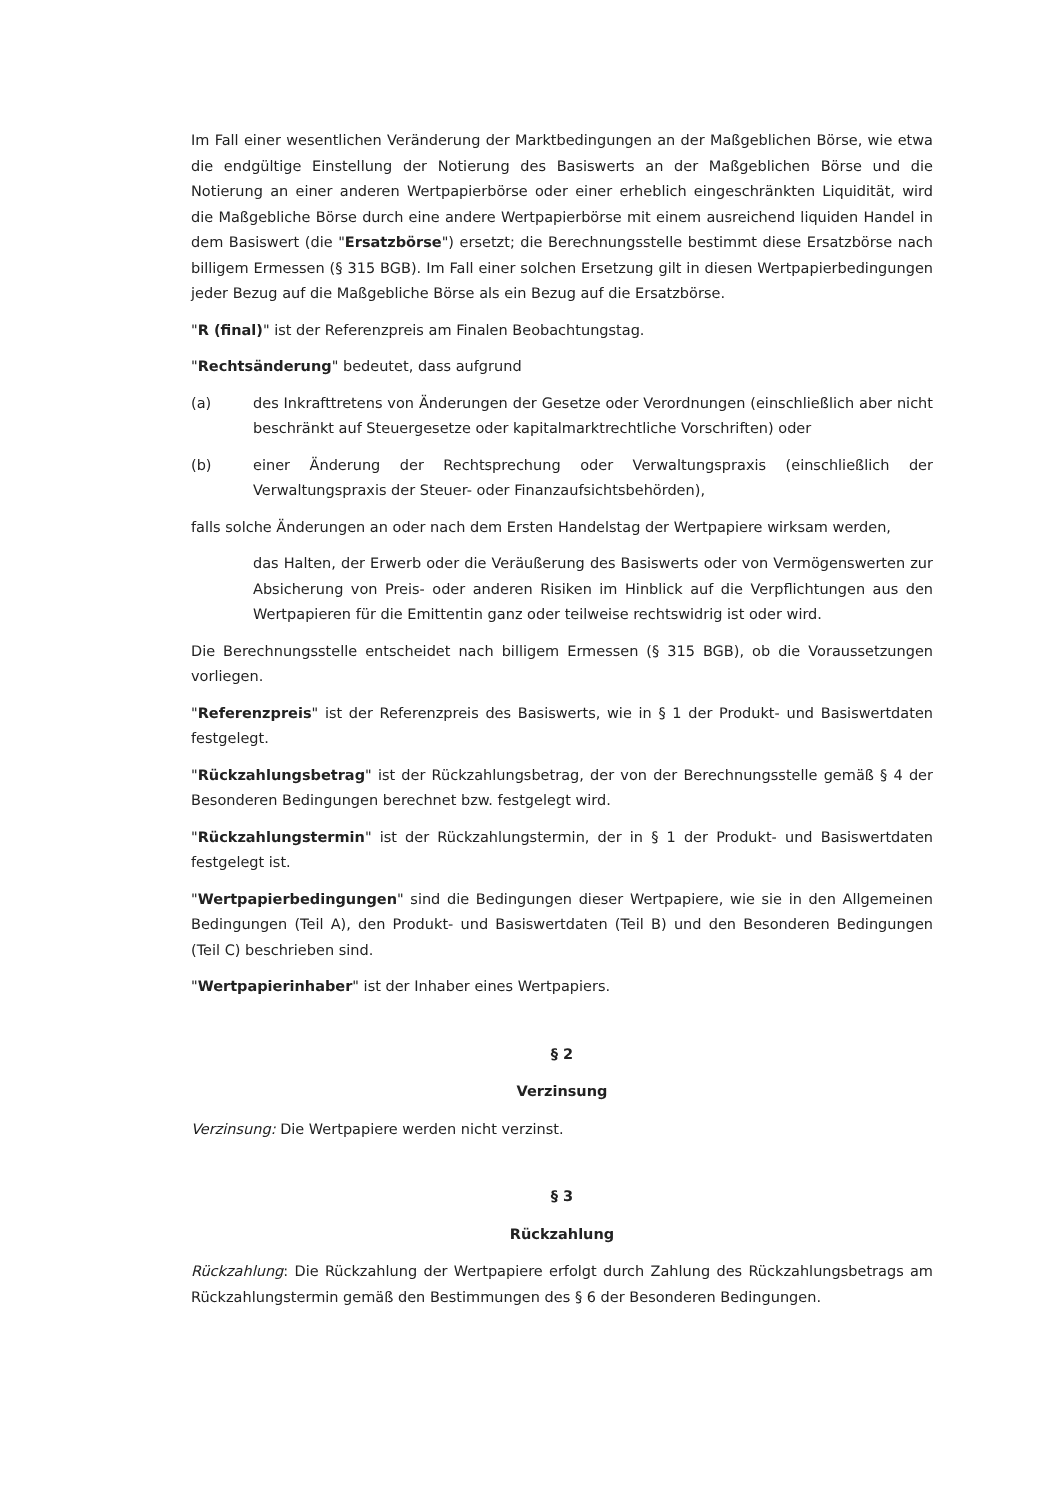Im Fall einer wesentlichen Veränderung der Marktbedingungen an der Maßgeblichen Börse, wie etwa die endgültige Einstellung der Notierung des Basiswerts an der Maßgeblichen Börse und die Notierung an einer anderen Wertpapierbörse oder einer erheblich eingeschränkten Liquidität, wird die Maßgebliche Börse durch eine andere Wertpapierbörse mit einem ausreichend liquiden Handel in dem Basiswert (die "Ersatzbörse") ersetzt; die Berechnungsstelle bestimmt diese Ersatzbörse nach billigem Ermessen (§ 315 BGB). Im Fall einer solchen Ersetzung gilt in diesen Wertpapierbedingungen jeder Bezug auf die Maßgebliche Börse als ein Bezug auf die Ersatzbörse.
"R (final)" ist der Referenzpreis am Finalen Beobachtungstag.
"Rechtsänderung" bedeutet, dass aufgrund
(a) des Inkrafttretens von Änderungen der Gesetze oder Verordnungen (einschließlich aber nicht beschränkt auf Steuergesetze oder kapitalmarktrechtliche Vorschriften) oder
(b) einer Änderung der Rechtsprechung oder Verwaltungspraxis (einschließlich der Verwaltungspraxis der Steuer- oder Finanzaufsichtsbehörden),
falls solche Änderungen an oder nach dem Ersten Handelstag der Wertpapiere wirksam werden,
das Halten, der Erwerb oder die Veräußerung des Basiswerts oder von Vermögenswerten zur Absicherung von Preis- oder anderen Risiken im Hinblick auf die Verpflichtungen aus den Wertpapieren für die Emittentin ganz oder teilweise rechtswidrig ist oder wird.
Die Berechnungsstelle entscheidet nach billigem Ermessen (§ 315 BGB), ob die Voraussetzungen vorliegen.
"Referenzpreis" ist der Referenzpreis des Basiswerts, wie in § 1 der Produkt- und Basiswertdaten festgelegt.
"Rückzahlungsbetrag" ist der Rückzahlungsbetrag, der von der Berechnungsstelle gemäß § 4 der Besonderen Bedingungen berechnet bzw. festgelegt wird.
"Rückzahlungstermin" ist der Rückzahlungstermin, der in § 1 der Produkt- und Basiswertdaten festgelegt ist.
"Wertpapierbedingungen" sind die Bedingungen dieser Wertpapiere, wie sie in den Allgemeinen Bedingungen (Teil A), den Produkt- und Basiswertdaten (Teil B) und den Besonderen Bedingungen (Teil C) beschrieben sind.
"Wertpapierinhaber" ist der Inhaber eines Wertpapiers.
§ 2
Verzinsung
Verzinsung: Die Wertpapiere werden nicht verzinst.
§ 3
Rückzahlung
Rückzahlung: Die Rückzahlung der Wertpapiere erfolgt durch Zahlung des Rückzahlungsbetrags am Rückzahlungstermin gemäß den Bestimmungen des § 6 der Besonderen Bedingungen.